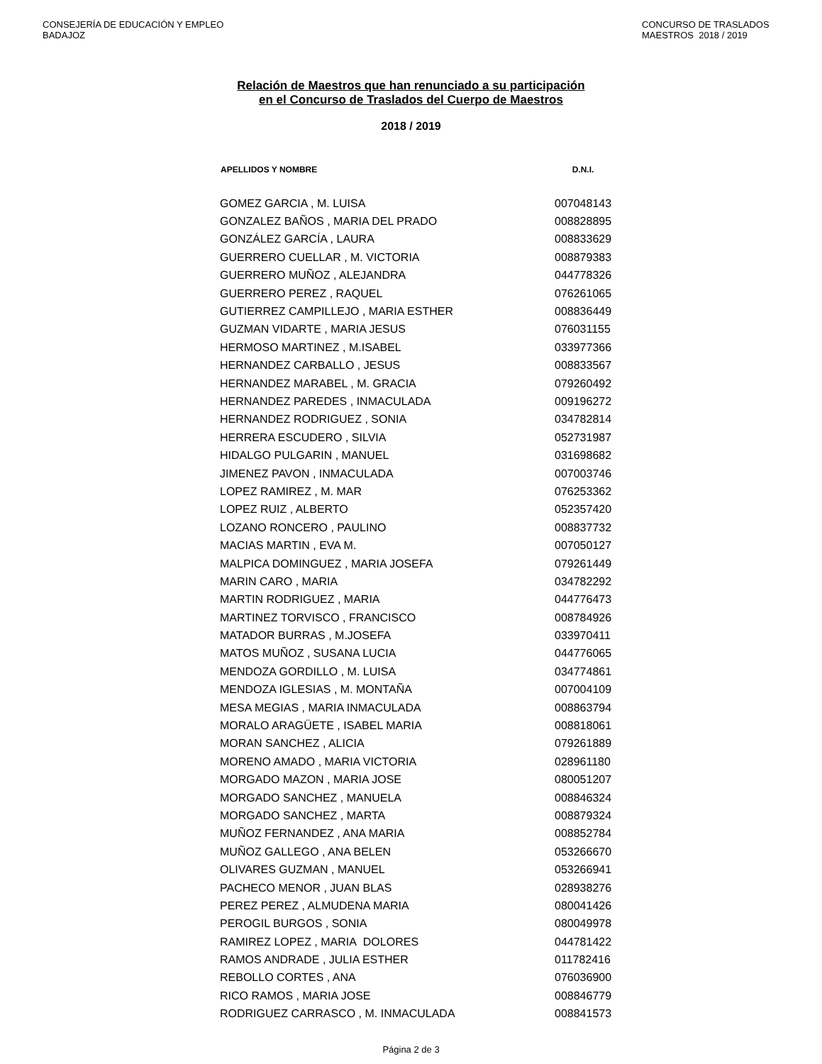CONSEJERÍA DE EDUCACIÓN Y EMPLEO
BADAJOZ
CONCURSO DE TRASLADOS
MAESTROS 2018 / 2019
Relación de Maestros que han renunciado a su participación
en el Concurso de Traslados del Cuerpo de Maestros
2018 / 2019
| APELLIDOS Y NOMBRE | D.N.I. |
| --- | --- |
| GOMEZ GARCIA , M. LUISA | 007048143 |
| GONZALEZ BAÑOS , MARIA DEL PRADO | 008828895 |
| GONZÁLEZ GARCÍA , LAURA | 008833629 |
| GUERRERO CUELLAR , M. VICTORIA | 008879383 |
| GUERRERO MUÑOZ , ALEJANDRA | 044778326 |
| GUERRERO PEREZ , RAQUEL | 076261065 |
| GUTIERREZ CAMPILLEJO , MARIA ESTHER | 008836449 |
| GUZMAN VIDARTE , MARIA JESUS | 076031155 |
| HERMOSO MARTINEZ , M.ISABEL | 033977366 |
| HERNANDEZ CARBALLO , JESUS | 008833567 |
| HERNANDEZ MARABEL , M. GRACIA | 079260492 |
| HERNANDEZ PAREDES , INMACULADA | 009196272 |
| HERNANDEZ RODRIGUEZ , SONIA | 034782814 |
| HERRERA ESCUDERO , SILVIA | 052731987 |
| HIDALGO PULGARIN , MANUEL | 031698682 |
| JIMENEZ PAVON , INMACULADA | 007003746 |
| LOPEZ RAMIREZ , M. MAR | 076253362 |
| LOPEZ RUIZ , ALBERTO | 052357420 |
| LOZANO RONCERO , PAULINO | 008837732 |
| MACIAS MARTIN , EVA M. | 007050127 |
| MALPICA DOMINGUEZ , MARIA JOSEFA | 079261449 |
| MARIN CARO , MARIA | 034782292 |
| MARTIN RODRIGUEZ , MARIA | 044776473 |
| MARTINEZ TORVISCO , FRANCISCO | 008784926 |
| MATADOR BURRAS , M.JOSEFA | 033970411 |
| MATOS MUÑOZ , SUSANA LUCIA | 044776065 |
| MENDOZA GORDILLO , M. LUISA | 034774861 |
| MENDOZA IGLESIAS , M. MONTAÑA | 007004109 |
| MESA MEGIAS , MARIA INMACULADA | 008863794 |
| MORALO ARAGÜETE , ISABEL MARIA | 008818061 |
| MORAN SANCHEZ , ALICIA | 079261889 |
| MORENO AMADO , MARIA VICTORIA | 028961180 |
| MORGADO MAZON , MARIA JOSE | 080051207 |
| MORGADO SANCHEZ , MANUELA | 008846324 |
| MORGADO SANCHEZ , MARTA | 008879324 |
| MUÑOZ FERNANDEZ , ANA MARIA | 008852784 |
| MUÑOZ GALLEGO , ANA BELEN | 053266670 |
| OLIVARES GUZMAN , MANUEL | 053266941 |
| PACHECO MENOR , JUAN BLAS | 028938276 |
| PEREZ PEREZ , ALMUDENA MARIA | 080041426 |
| PEROGIL BURGOS , SONIA | 080049978 |
| RAMIREZ LOPEZ , MARIA DOLORES | 044781422 |
| RAMOS ANDRADE , JULIA ESTHER | 011782416 |
| REBOLLO CORTES , ANA | 076036900 |
| RICO RAMOS , MARIA JOSE | 008846779 |
| RODRIGUEZ CARRASCO , M. INMACULADA | 008841573 |
Página 2 de 3